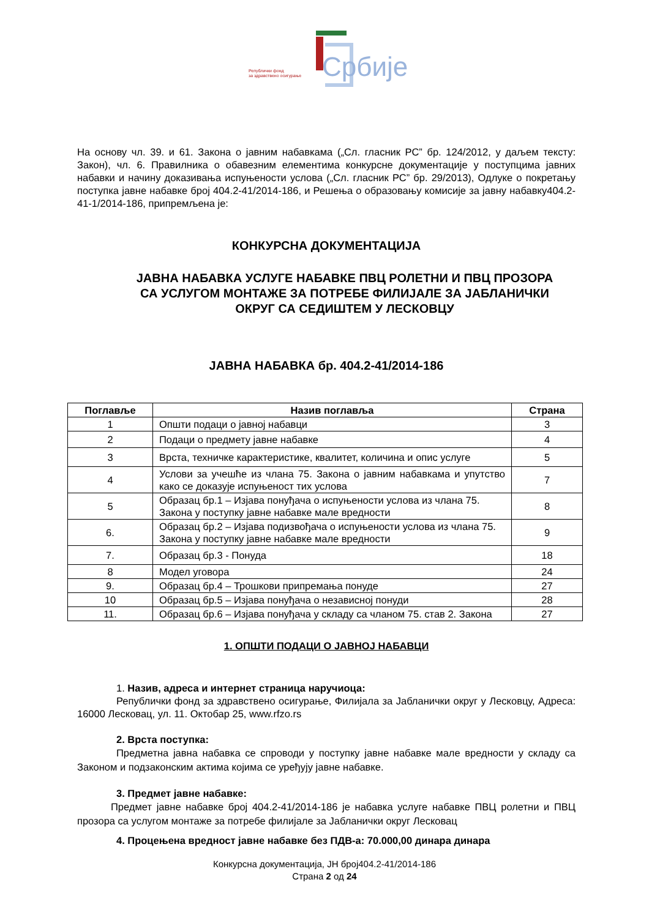Републички фонд
за здравствено осигурање
Србије
На основу чл. 39. и 61. Закона о јавним набавкама („Сл. гласник РС” бр. 124/2012, у даљем тексту: Закон), чл. 6. Правилника о обавезним елементима конкурсне документације у поступцима јавних набавки и начину доказивања испуњености услова („Сл. гласник РС” бр. 29/2013), Одлуке о покретању поступка јавне набавке број 404.2-41/2014-186, и Решења о образовању комисије за јавну набавку404.2-41-1/2014-186, припремљена је:
КОНКУРСНА ДОКУМЕНТАЦИЈА
ЈАВНА НАБАВКА УСЛУГЕ НАБАВКЕ ПВЦ РОЛЕТНИ И ПВЦ ПРОЗОРА
СА УСЛУГОМ МОНТАЖЕ ЗА ПОТРЕБЕ ФИЛИЈАЛЕ ЗА ЈАБЛАНИЧКИ
ОКРУГ СА СЕДИШТЕМ У ЛЕСКОВЦУ
ЈАВНА НАБАВКА бр. 404.2-41/2014-186
| Поглавље | Назив поглавља | Страна |
| --- | --- | --- |
| 1 | Општи подаци о јавној набавци | 3 |
| 2 | Подаци о предмету јавне набавке | 4 |
| 3 | Врста, техничке карактеристике, квалитет, количина и опис услуге | 5 |
| 4 | Услови за учешће из члана 75. Закона о јавним набавкама и упутство како се доказује испуњеност тих услова | 7 |
| 5 | Образац бр.1 – Изјава понуђача о испуњености услова из члана 75. Закона у поступку јавне набавке мале вредности | 8 |
| 6. | Образац бр.2 – Изјава подизвођача о испуњености услова из члана 75. Закона у поступку јавне набавке мале вредности | 9 |
| 7. | Образац бр.3 - Понуда | 18 |
| 8 | Модел уговора | 24 |
| 9. | Образац бр.4 – Трошкови припремања понуде | 27 |
| 10 | Образац бр.5 – Изјава понуђача о независној понуди | 28 |
| 11. | Образац бр.6 – Изјава понуђача у складу са чланом 75. став 2. Закона | 27 |
1. ОПШТИ ПОДАЦИ О ЈАВНОЈ НАБАВЦИ
1. Назив, адреса и интернет страница наручиоца:
Републички фонд за здравствено осигурање, Филијала за Јабланички округ у Лесковцу, Адреса: 16000 Лесковац, ул. 11. Октобар 25, www.rfzo.rs
2. Врста поступка:
Предметна јавна набавка се спроводи у поступку јавне набавке мале вредности у складу са Законом и подзаконским актима којима се уређују јавне набавке.
3. Предмет јавне набавке:
Предмет јавне набавке број 404.2-41/2014-186 је набавка услуге набавке ПВЦ ролетни и ПВЦ прозора са услугом монтаже за потребе филијале за Јабланички округ Лесковац
4. Процењена вредност јавне набавке без ПДВ-а: 70.000,00 динара динара
Конкурсна документација, ЈН број404.2-41/2014-186
Страна 2 од 24